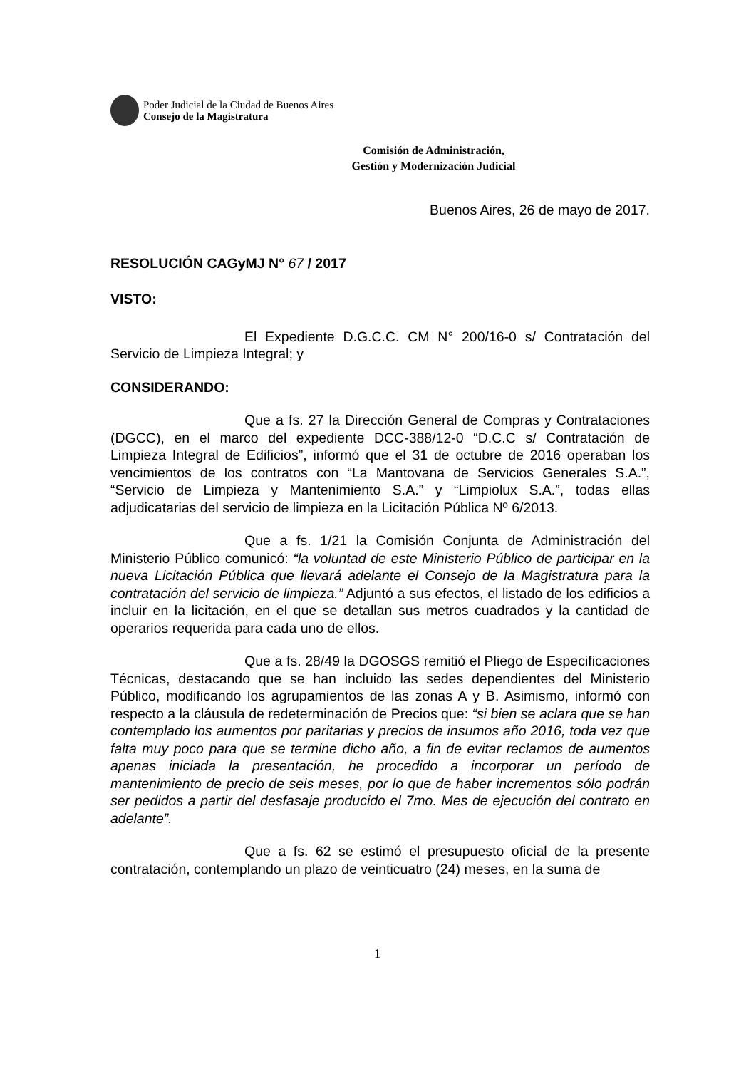Poder Judicial de la Ciudad de Buenos Aires
Consejo de la Magistratura
Comisión de Administración,
Gestión y Modernización Judicial
Buenos Aires, 26 de mayo de 2017.
RESOLUCIÓN CAGyMJ N° 67 / 2017
VISTO:
El Expediente D.G.C.C. CM N° 200/16-0 s/ Contratación del Servicio de Limpieza Integral; y
CONSIDERANDO:
Que a fs. 27 la Dirección General de Compras y Contrataciones (DGCC), en el marco del expediente DCC-388/12-0 “D.C.C s/ Contratación de Limpieza Integral de Edificios”, informó que el 31 de octubre de 2016 operaban los vencimientos de los contratos con “La Mantovana de Servicios Generales S.A.”, “Servicio de Limpieza y Mantenimiento S.A.” y “Limpiolux S.A.”, todas ellas adjudicatarias del servicio de limpieza en la Licitación Pública Nº 6/2013.
Que a fs. 1/21 la Comisión Conjunta de Administración del Ministerio Público comunicó: “la voluntad de este Ministerio Público de participar en la nueva Licitación Pública que llevará adelante el Consejo de la Magistratura para la contratación del servicio de limpieza.” Adjuntó a sus efectos, el listado de los edificios a incluir en la licitación, en el que se detallan sus metros cuadrados y la cantidad de operarios requerida para cada uno de ellos.
Que a fs. 28/49 la DGOSGS remitió el Pliego de Especificaciones Técnicas, destacando que se han incluido las sedes dependientes del Ministerio Público, modificando los agrupamientos de las zonas A y B. Asimismo, informó con respecto a la cláusula de redeterminación de Precios que: “si bien se aclara que se han contemplado los aumentos por paritarias y precios de insumos año 2016, toda vez que falta muy poco para que se termine dicho año, a fin de evitar reclamos de aumentos apenas iniciada la presentación, he procedido a incorporar un período de mantenimiento de precio de seis meses, por lo que de haber incrementos sólo podrán ser pedidos a partir del desfasaje producido el 7mo. Mes de ejecución del contrato en adelante”.
Que a fs. 62 se estimó el presupuesto oficial de la presente contratación, contemplando un plazo de veinticuatro (24) meses, en la suma de
1